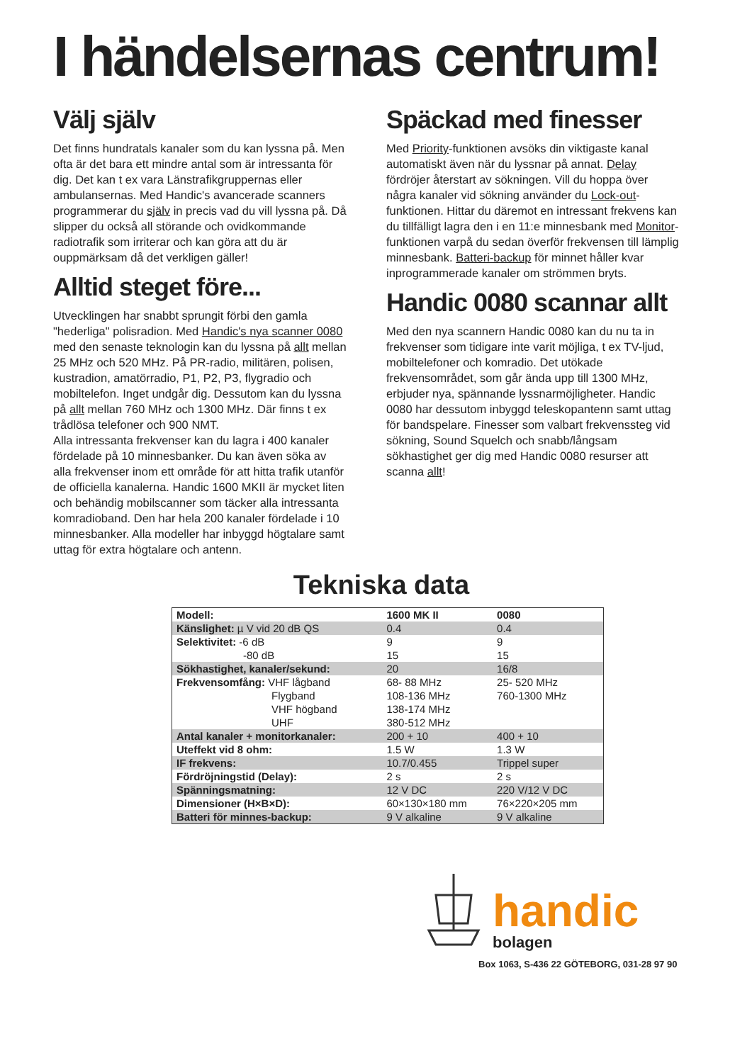I händelsernas centrum!
Välj själv
Det finns hundratals kanaler som du kan lyssna på. Men ofta är det bara ett mindre antal som är intressanta för dig. Det kan t ex vara Länstrafikgruppernas eller ambulansernas. Med Handic's avancerade scanners programmerar du själv in precis vad du vill lyssna på. Då slipper du också all störande och ovidkommande radiotrafik som irriterar och kan göra att du är ouppmärksam då det verkligen gäller!
Alltid steget före...
Utvecklingen har snabbt sprungit förbi den gamla "hederliga" polisradion. Med Handic's nya scanner 0080 med den senaste teknologin kan du lyssna på allt mellan 25 MHz och 520 MHz. På PR-radio, militären, polisen, kustradion, amatörradio, P1, P2, P3, flygradio och mobiltelefon. Inget undgår dig. Dessutom kan du lyssna på allt mellan 760 MHz och 1300 MHz. Där finns t ex trådlösa telefoner och 900 NMT.
Alla intressanta frekvenser kan du lagra i 400 kanaler fördelade på 10 minnesbanker. Du kan även söka av alla frekvenser inom ett område för att hitta trafik utanför de officiella kanalerna. Handic 1600 MKII är mycket liten och behändig mobilscanner som täcker alla intressanta komradioband. Den har hela 200 kanaler fördelade i 10 minnesbanker. Alla modeller har inbyggd högtalare samt uttag för extra högtalare och antenn.
Späckad med finesser
Med Priority-funktionen avsöks din viktigaste kanal automatiskt även när du lyssnar på annat. Delay fördröjer återstart av sökningen. Vill du hoppa över några kanaler vid sökning använder du Lock-out-funktionen. Hittar du däremot en intressant frekvens kan du tillfälligt lagra den i en 11:e minnesbank med Monitor-funktionen varpå du sedan överför frekvensen till lämplig minnesbank. Batteri-backup för minnet håller kvar inprogrammerade kanaler om strömmen bryts.
Handic 0080 scannar allt
Med den nya scannern Handic 0080 kan du nu ta in frekvenser som tidigare inte varit möjliga, t ex TV-ljud, mobiltelefoner och komradio. Det utökade frekvensområdet, som går ända upp till 1300 MHz, erbjuder nya, spännande lyssnarmöjligheter. Handic 0080 har dessutom inbyggd teleskopantenn samt uttag för bandspelare. Finesser som valbart frekvenssteg vid sökning, Sound Squelch och snabb/långsam sökhastighet ger dig med Handic 0080 resurser att scanna allt!
Tekniska data
| Modell: | 1600 MK II | 0080 |
| --- | --- | --- |
| Känslighet: µ V vid 20 dB QS | 0.4 | 0.4 |
| Selektivitet: -6 dB | 9 | 9 |
| -80 dB | 15 | 15 |
| Sökhastighet, kanaler/sekund: | 20 | 16/8 |
| Frekvensomfång: VHF lågband | 68- 88 MHz | 25- 520 MHz |
| Flygband | 108-136 MHz | 760-1300 MHz |
| VHF högband | 138-174 MHz | |
| UHF | 380-512 MHz | |
| Antal kanaler + monitorkanaler: | 200 + 10 | 400 + 10 |
| Uteffekt vid 8 ohm: | 1.5 W | 1.3 W |
| IF frekvens: | 10.7/0.455 | Trippel super |
| Fördröjningstid (Delay): | 2 s | 2 s |
| Spänningsmatning: | 12 V DC | 220 V/12 V DC |
| Dimensioner (H×B×D): | 60×130×180 mm | 76×220×205 mm |
| Batteri för minnes-backup: | 9 V alkaline | 9 V alkaline |
handic
bolagen
Box 1063, S-436 22 GÖTEBORG, 031-28 97 90